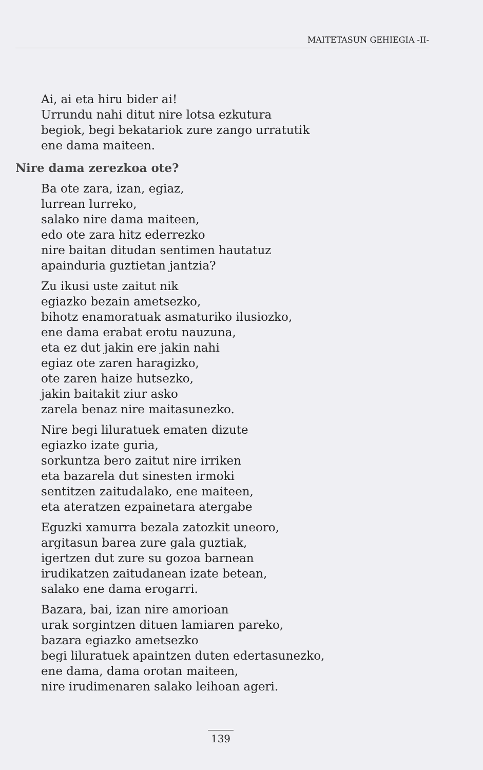MAITETASUN GEHIEGIA -II-
Ai, ai eta hiru bider ai!
Urrundu nahi ditut nire lotsa ezkutura
begiok, begi bekatariok zure zango urratutik
ene dama maiteen.
Nire dama zerezkoa ote?
Ba ote zara, izan, egiaz,
lurrean lurreko,
salako nire dama maiteen,
edo ote zara hitz ederrezko
nire baitan ditudan sentimen hautatuz
apainduria guztietan jantzia?
Zu ikusi uste zaitut nik
egiazko bezain ametsezko,
bihotz enamoratuak asmaturiko ilusiozko,
ene dama erabat erotu nauzuna,
eta ez dut jakin ere jakin nahi
egiaz ote zaren haragizko,
ote zaren haize hutsezko,
jakin baitakit ziur asko
zarela benaz nire maitasunezko.
Nire begi liluratuek ematen dizute
egiazko izate guria,
sorkuntza bero zaitut nire irriken
eta bazarela dut sinesten irmoki
sentitzen zaitudalako, ene maiteen,
eta ateratzen ezpainetara atergabe
Eguzki xamurra bezala zatozkit uneoro,
argitasun barea zure gala guztiak,
igertzen dut zure su gozoa barnean
irudikatzen zaitudanean izate betean,
salako ene dama erogarri.
Bazara, bai, izan nire amorioan
urak sorgintzen dituen lamiaren pareko,
bazara egiazko ametsezko
begi liluratuek apaintzen duten edertasunezko,
ene dama, dama orotan maiteen,
nire irudimenaren salako leihoan ageri.
139